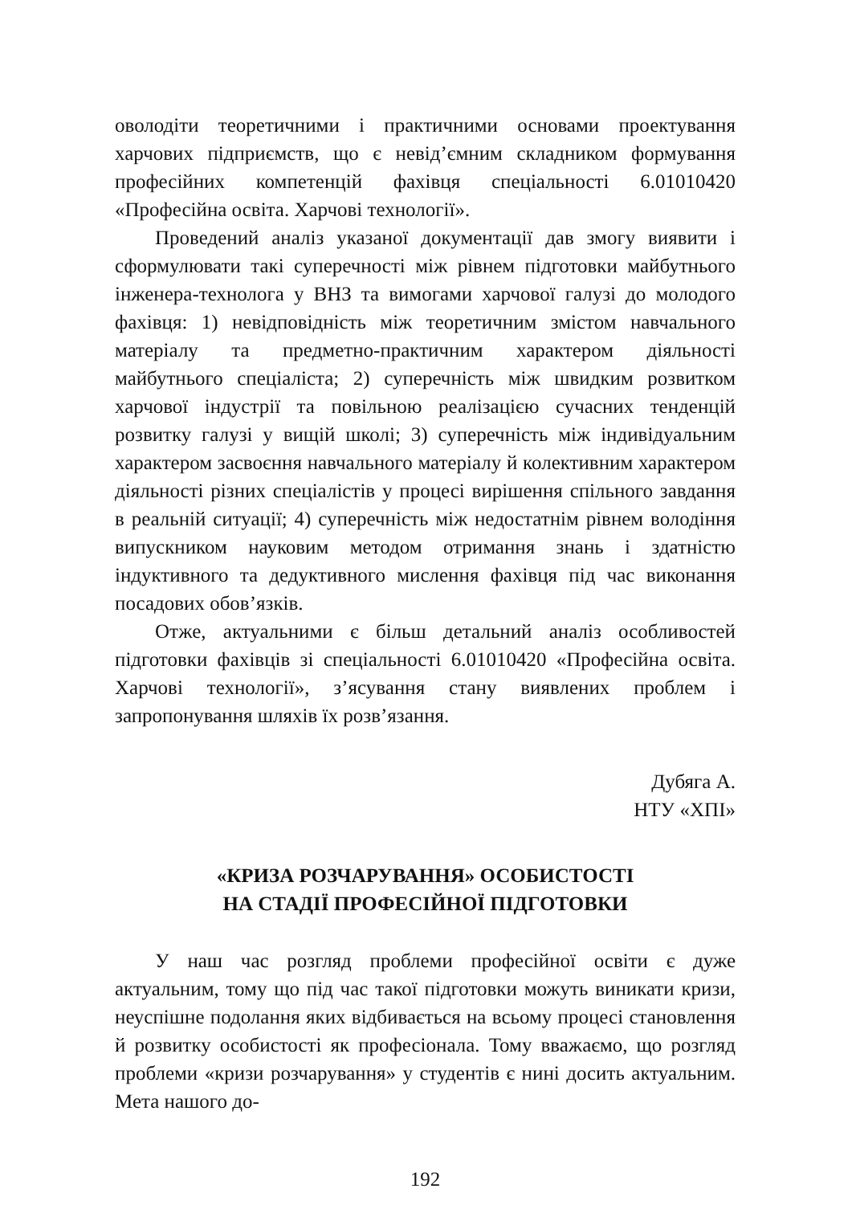оволодіти теоретичними і практичними основами проектування харчових підприємств, що є невід’ємним складником формування професійних компетенцій фахівця спеціальності 6.01010420 «Професійна освіта. Харчові технології».
Проведений аналіз указаної документації дав змогу виявити і сформулювати такі суперечності між рівнем підготовки майбутнього інженера-технолога у ВНЗ та вимогами харчової галузі до молодого фахівця: 1) невідповідність між теоретичним змістом навчального матеріалу та предметно-практичним характером діяльності майбутнього спеціаліста; 2) суперечність між швидким розвитком харчової індустрії та повільною реалізацією сучасних тенденцій розвитку галузі у вищій школі; 3) суперечність між індивідуальним характером засвоєння навчального матеріалу й колективним характером діяльності різних спеціалістів у процесі вирішення спільного завдання в реальній ситуації; 4) суперечність між недостатнім рівнем володіння випускником науковим методом отримання знань і здатністю індуктивного та дедуктивного мислення фахівця під час виконання посадових обов’язків.
Отже, актуальними є більш детальний аналіз особливостей підготовки фахівців зі спеціальності 6.01010420 «Професійна освіта. Харчові технології», з’ясування стану виявлених проблем і запропонування шляхів їх розв’язання.
Дубяга А.
НТУ «ХПІ»
«КРИЗА РОЗЧАРУВАННЯ» ОСОБИСТОСТІ
НА СТАДІЇ ПРОФЕСІЙНОЇ ПІДГОТОВКИ
У наш час розгляд проблеми професійної освіти є дуже актуальним, тому що під час такої підготовки можуть виникати кризи, неуспішне подолання яких відбивається на всьому процесі становлення й розвитку особистості як професіонала. Тому вважаємо, що розгляд проблеми «кризи розчарування» у студентів є нині досить актуальним. Мета нашого до-
192